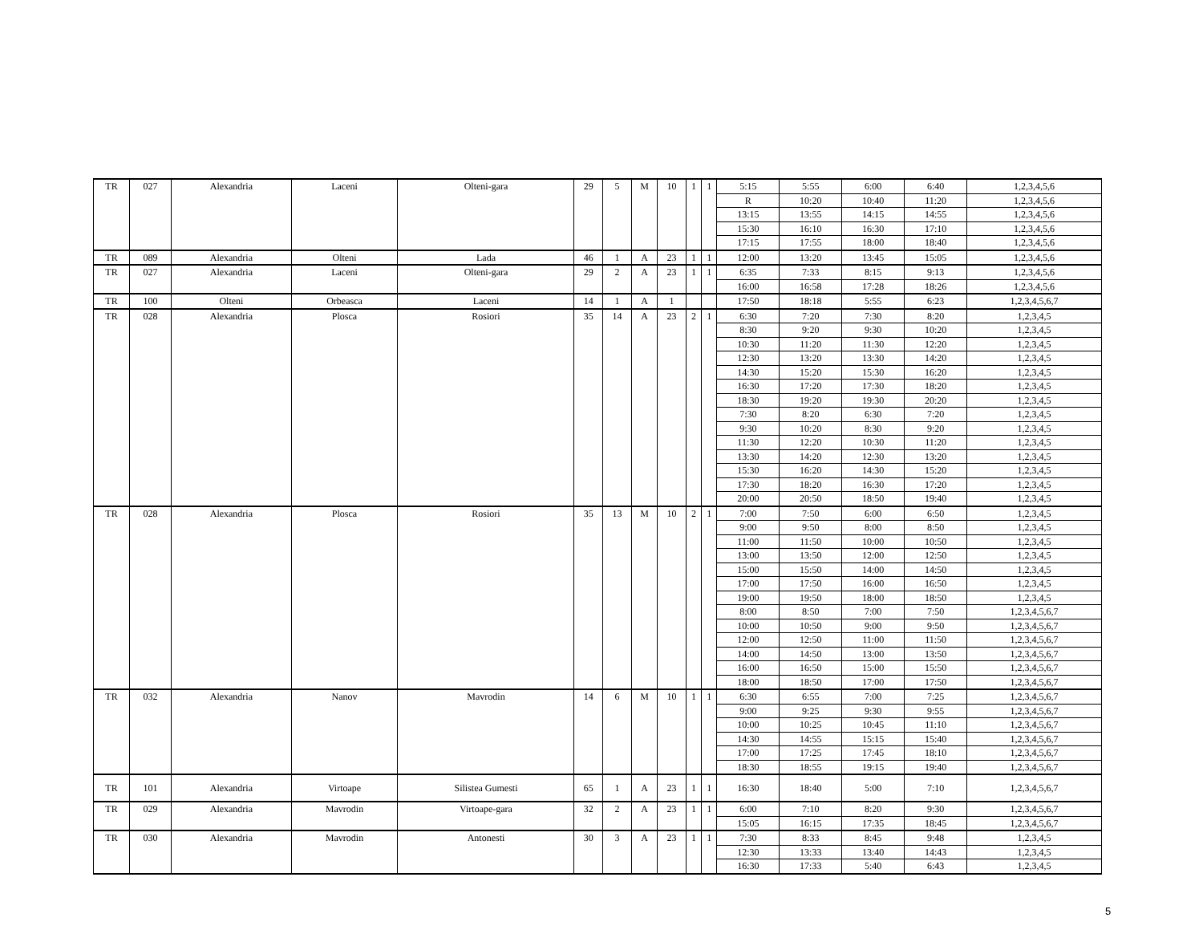| TR | 027 | Alexandria | Laceni | Olteni-gara | 29 | 5 | M | 10 | 1 | 1 | 5:15 | 5:55 | 6:00 | 6:40 | 1,2,3,4,5,6 |
| | | | | | | | | | | | R | 10:20 | 10:40 | 11:20 | 1,2,3,4,5,6 |
| | | | | | | | | | | | 13:15 | 13:55 | 14:15 | 14:55 | 1,2,3,4,5,6 |
| | | | | | | | | | | | 15:30 | 16:10 | 16:30 | 17:10 | 1,2,3,4,5,6 |
| | | | | | | | | | | | 17:15 | 17:55 | 18:00 | 18:40 | 1,2,3,4,5,6 |
| TR | 089 | Alexandria | Olteni | Lada | 46 | 1 | A | 23 | 1 | 1 | 12:00 | 13:20 | 13:45 | 15:05 | 1,2,3,4,5,6 |
| TR | 027 | Alexandria | Laceni | Olteni-gara | 29 | 2 | A | 23 | 1 | 1 | 6:35 | 7:33 | 8:15 | 9:13 | 1,2,3,4,5,6 |
| | | | | | | | | | | | 16:00 | 16:58 | 17:28 | 18:26 | 1,2,3,4,5,6 |
| TR | 100 | Olteni | Orbeasca | Laceni | 14 | 1 | A | 1 | | | 17:50 | 18:18 | 5:55 | 6:23 | 1,2,3,4,5,6,7 |
| TR | 028 | Alexandria | Plosca | Rosiori | 35 | 14 | A | 23 | 2 | 1 | 6:30 | 7:20 | 7:30 | 8:20 | 1,2,3,4,5 |
| | | | | | | | | | | | 8:30 | 9:20 | 9:30 | 10:20 | 1,2,3,4,5 |
| | | | | | | | | | | | 10:30 | 11:20 | 11:30 | 12:20 | 1,2,3,4,5 |
| | | | | | | | | | | | 12:30 | 13:20 | 13:30 | 14:20 | 1,2,3,4,5 |
| | | | | | | | | | | | 14:30 | 15:20 | 15:30 | 16:20 | 1,2,3,4,5 |
| | | | | | | | | | | | 16:30 | 17:20 | 17:30 | 18:20 | 1,2,3,4,5 |
| | | | | | | | | | | | 18:30 | 19:20 | 19:30 | 20:20 | 1,2,3,4,5 |
| | | | | | | | | | | | 7:30 | 8:20 | 6:30 | 7:20 | 1,2,3,4,5 |
| | | | | | | | | | | | 9:30 | 10:20 | 8:30 | 9:20 | 1,2,3,4,5 |
| | | | | | | | | | | | 11:30 | 12:20 | 10:30 | 11:20 | 1,2,3,4,5 |
| | | | | | | | | | | | 13:30 | 14:20 | 12:30 | 13:20 | 1,2,3,4,5 |
| | | | | | | | | | | | 15:30 | 16:20 | 14:30 | 15:20 | 1,2,3,4,5 |
| | | | | | | | | | | | 17:30 | 18:20 | 16:30 | 17:20 | 1,2,3,4,5 |
| | | | | | | | | | | | 20:00 | 20:50 | 18:50 | 19:40 | 1,2,3,4,5 |
| TR | 028 | Alexandria | Plosca | Rosiori | 35 | 13 | M | 10 | 2 | 1 | 7:00 | 7:50 | 6:00 | 6:50 | 1,2,3,4,5 |
| | | | | | | | | | | | 9:00 | 9:50 | 8:00 | 8:50 | 1,2,3,4,5 |
| | | | | | | | | | | | 11:00 | 11:50 | 10:00 | 10:50 | 1,2,3,4,5 |
| | | | | | | | | | | | 13:00 | 13:50 | 12:00 | 12:50 | 1,2,3,4,5 |
| | | | | | | | | | | | 15:00 | 15:50 | 14:00 | 14:50 | 1,2,3,4,5 |
| | | | | | | | | | | | 17:00 | 17:50 | 16:00 | 16:50 | 1,2,3,4,5 |
| | | | | | | | | | | | 19:00 | 19:50 | 18:00 | 18:50 | 1,2,3,4,5 |
| | | | | | | | | | | | 8:00 | 8:50 | 7:00 | 7:50 | 1,2,3,4,5,6,7 |
| | | | | | | | | | | | 10:00 | 10:50 | 9:00 | 9:50 | 1,2,3,4,5,6,7 |
| | | | | | | | | | | | 12:00 | 12:50 | 11:00 | 11:50 | 1,2,3,4,5,6,7 |
| | | | | | | | | | | | 14:00 | 14:50 | 13:00 | 13:50 | 1,2,3,4,5,6,7 |
| | | | | | | | | | | | 16:00 | 16:50 | 15:00 | 15:50 | 1,2,3,4,5,6,7 |
| | | | | | | | | | | | 18:00 | 18:50 | 17:00 | 17:50 | 1,2,3,4,5,6,7 |
| TR | 032 | Alexandria | Nanov | Mavrodin | 14 | 6 | M | 10 | 1 | 1 | 6:30 | 6:55 | 7:00 | 7:25 | 1,2,3,4,5,6,7 |
| | | | | | | | | | | | 9:00 | 9:25 | 9:30 | 9:55 | 1,2,3,4,5,6,7 |
| | | | | | | | | | | | 10:00 | 10:25 | 10:45 | 11:10 | 1,2,3,4,5,6,7 |
| | | | | | | | | | | | 14:30 | 14:55 | 15:15 | 15:40 | 1,2,3,4,5,6,7 |
| | | | | | | | | | | | 17:00 | 17:25 | 17:45 | 18:10 | 1,2,3,4,5,6,7 |
| | | | | | | | | | | | 18:30 | 18:55 | 19:15 | 19:40 | 1,2,3,4,5,6,7 |
| TR | 101 | Alexandria | Virtoape | Silistea Gumesti | 65 | 1 | A | 23 | 1 | 1 | 16:30 | 18:40 | 5:00 | 7:10 | 1,2,3,4,5,6,7 |
| TR | 029 | Alexandria | Mavrodin | Virtoape-gara | 32 | 2 | A | 23 | 1 | 1 | 6:00 | 7:10 | 8:20 | 9:30 | 1,2,3,4,5,6,7 |
| | | | | | | | | | | | 15:05 | 16:15 | 17:35 | 18:45 | 1,2,3,4,5,6,7 |
| TR | 030 | Alexandria | Mavrodin | Antonesti | 30 | 3 | A | 23 | 1 | 1 | 7:30 | 8:33 | 8:45 | 9:48 | 1,2,3,4,5 |
| | | | | | | | | | | | 12:30 | 13:33 | 13:40 | 14:43 | 1,2,3,4,5 |
| | | | | | | | | | | | 16:30 | 17:33 | 5:40 | 6:43 | 1,2,3,4,5 |
5